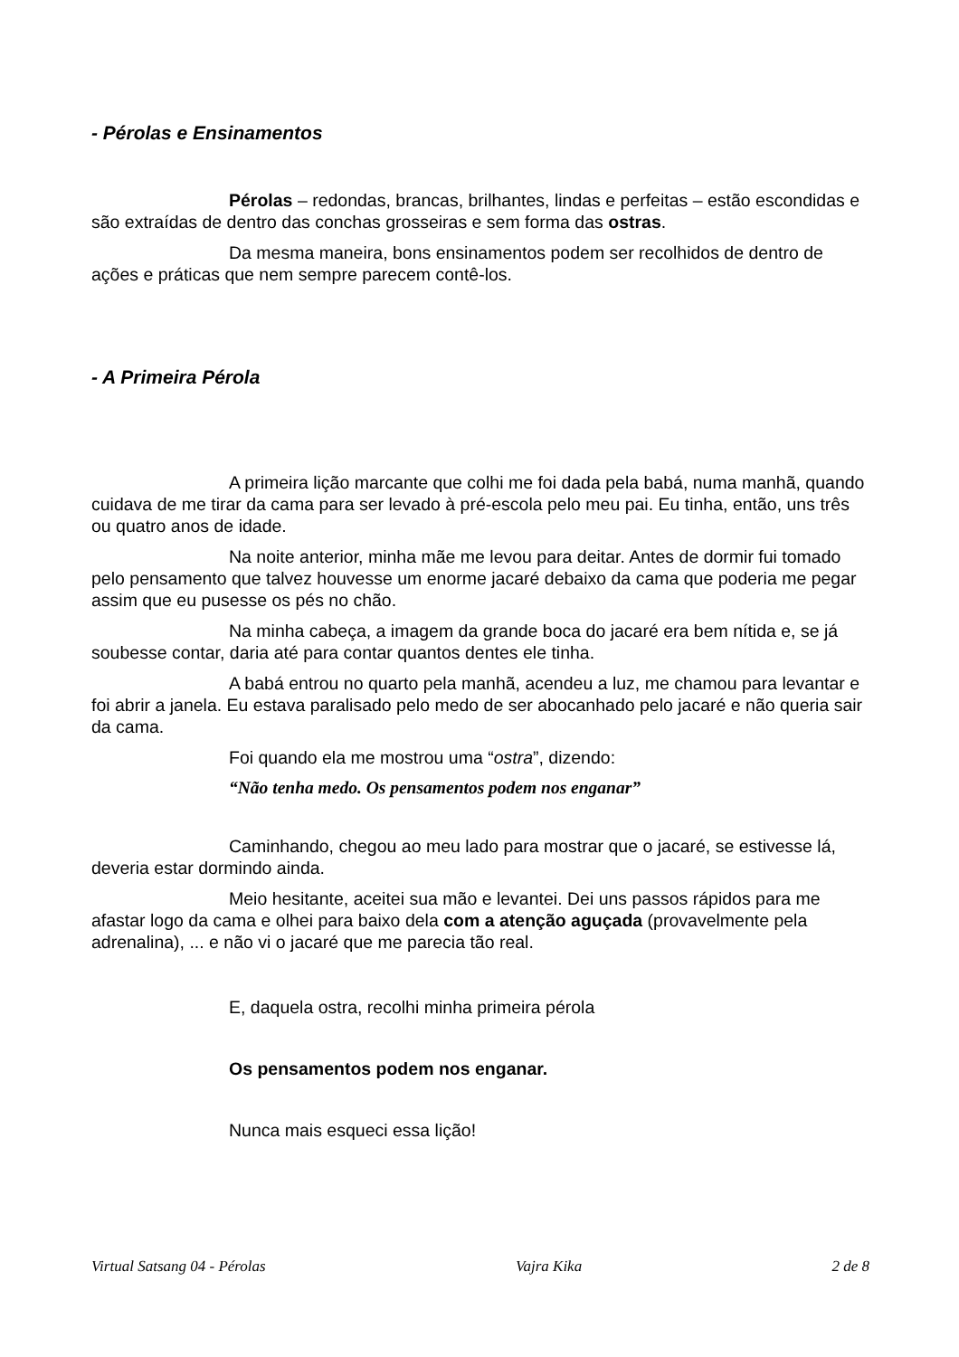- Pérolas e Ensinamentos
Pérolas – redondas, brancas, brilhantes, lindas e perfeitas – estão escondidas e são extraídas de dentro das conchas grosseiras e sem forma das ostras.
Da mesma maneira, bons ensinamentos podem ser recolhidos de dentro de ações e práticas que nem sempre parecem contê-los.
- A Primeira Pérola
A primeira lição marcante que colhi me foi dada pela babá, numa manhã, quando cuidava de me tirar da cama para ser levado à pré-escola pelo meu pai. Eu tinha, então, uns três ou quatro anos de idade.
Na noite anterior, minha mãe me levou para deitar. Antes de dormir fui tomado pelo pensamento que talvez houvesse um enorme jacaré debaixo da cama que poderia me pegar assim que eu pusesse os pés no chão.
Na minha cabeça, a imagem da grande boca do jacaré era bem nítida e, se já soubesse contar, daria até para contar quantos dentes ele tinha.
A babá entrou no quarto pela manhã, acendeu a luz, me chamou para levantar e foi abrir a janela. Eu estava paralisado pelo medo de ser abocanhado pelo jacaré e não queria sair da cama.
Foi quando ela me mostrou uma “ostra”, dizendo:
“Não tenha medo. Os pensamentos podem nos enganar”
Caminhando, chegou ao meu lado para mostrar que o jacaré, se estivesse lá, deveria estar dormindo ainda.
Meio hesitante, aceitei sua mão e levantei. Dei uns passos rápidos para me afastar logo da cama e olhei para baixo dela com a atenção aguçada (provavelmente pela adrenalina), ... e não vi o jacaré que me parecia tão real.
E, daquela ostra, recolhi minha primeira pérola
Os pensamentos podem nos enganar.
Nunca mais esqueci essa lição!
Virtual Satsang 04 - Pérolas Vajra Kika 2 de 8